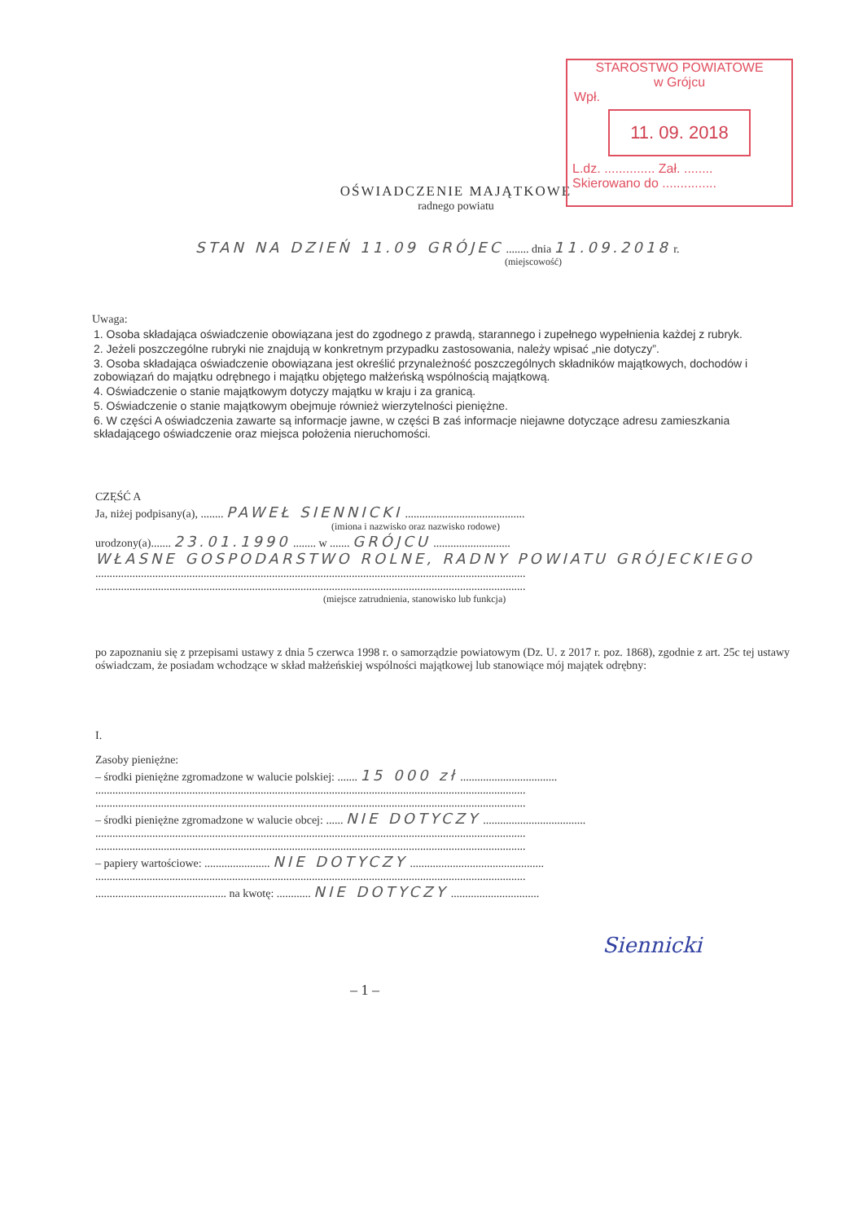STAROSTWO POWIATOWE
w Grójcu
Wpł.
11. 09. 2018
L.dz. .............. Zał. ........
Skierowano do ...............
OŚWIADCZENIE MAJĄTKOWE
radnego powiatu
STAN NA DZIEŃ 11.09 GRÓJEC ........ dnia 11.09.2018 r.
(miejscowość)
Uwaga:
1. Osoba składająca oświadczenie obowiązana jest do zgodnego z prawdą, starannego i zupełnego wypełnienia każdej z rubryk.
2. Jeżeli poszczególne rubryki nie znajdują w konkretnym przypadku zastosowania, należy wpisać „nie dotyczy”.
3. Osoba składająca oświadczenie obowiązana jest określić przynależność poszczególnych składników majątkowych, dochodów i zobowiązań do majątku odrębnego i majątku objętego małżeńską wspólnością majątkową.
4. Oświadczenie o stanie majątkowym dotyczy majątku w kraju i za granicą.
5. Oświadczenie o stanie majątkowym obejmuje również wierzytelności pieniężne.
6. W części A oświadczenia zawarte są informacje jawne, w części B zaś informacje niejawne dotyczące adresu zamieszkania składającego oświadczenie oraz miejsca położenia nieruchomości.
CZĘŚĆ A
Ja, niżej podpisany(a), ........ PAWEŁ SIENNICKI ..........................................
(imiona i nazwisko oraz nazwisko rodowe)
urodzony(a)....... 23.01.1990 ........ w ....... GRÓJCU ...........................
WŁASNE GOSPODARSTWO ROLNE, RADNY POWIATU GRÓJECKIEGO
.......................................................................................................................................................
.......................................................................................................................................................
(miejsce zatrudnienia, stanowisko lub funkcja)
po zapoznaniu się z przepisami ustawy z dnia 5 czerwca 1998 r. o samorządzie powiatowym (Dz. U. z 2017 r. poz. 1868), zgodnie z art. 25c tej ustawy oświadczam, że posiadam wchodzące w skład małżeńskiej wspólności majątkowej lub stanowiące mój majątek odrębny:
I.
Zasoby pieniężne:
– środki pieniężne zgromadzone w walucie polskiej: ....... 15 000 zł ..................................
.......................................................................................................................................................
.......................................................................................................................................................
– środki pieniężne zgromadzone w walucie obcej: ...... NIE DOTYCZY ....................................
.......................................................................................................................................................
.......................................................................................................................................................
– papiery wartościowe: ....................... NIE DOTYCZY ...............................................
.......................................................................................................................................................
.............................................. na kwotę: ............ NIE DOTYCZY ...............................
Siennicki
– 1 –